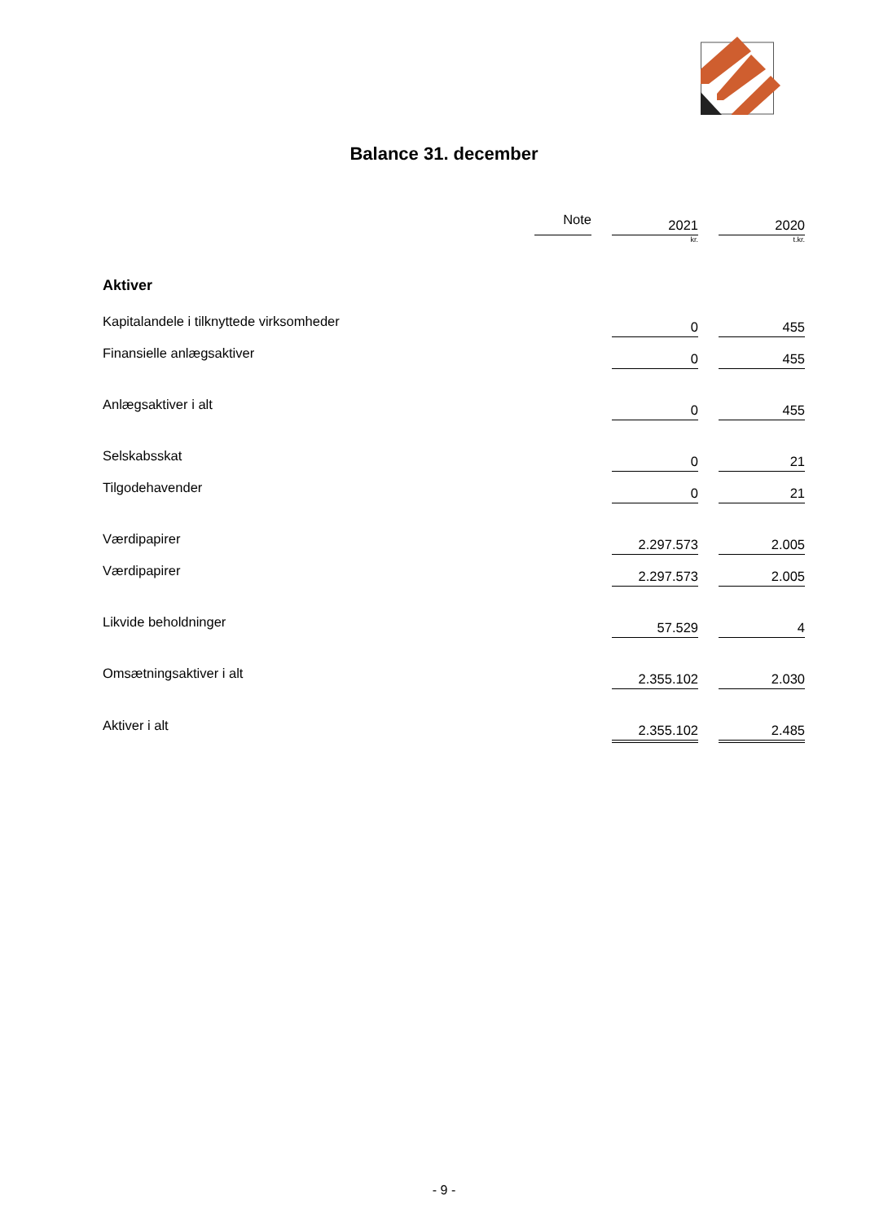Balance 31. december
| | Note | | 2021 | | 2020 |
| | | | kr. | | t.kr. |
| Aktiver | | | | | |
| Kapitalandele i tilknyttede virksomheder | | | 0 | | 455 |
| Finansielle anlægsaktiver | | | 0 | | 455 |
| Anlægsaktiver i alt | | | 0 | | 455 |
| Selskabsskat | | | 0 | | 21 |
| Tilgodehavender | | | 0 | | 21 |
| Værdipapirer | | | 2.297.573 | | 2.005 |
| Værdipapirer | | | 2.297.573 | | 2.005 |
| Likvide beholdninger | | | 57.529 | | 4 |
| Omsætningsaktiver i alt | | | 2.355.102 | | 2.030 |
| Aktiver i alt | | | 2.355.102 | | 2.485 |
- 9 -